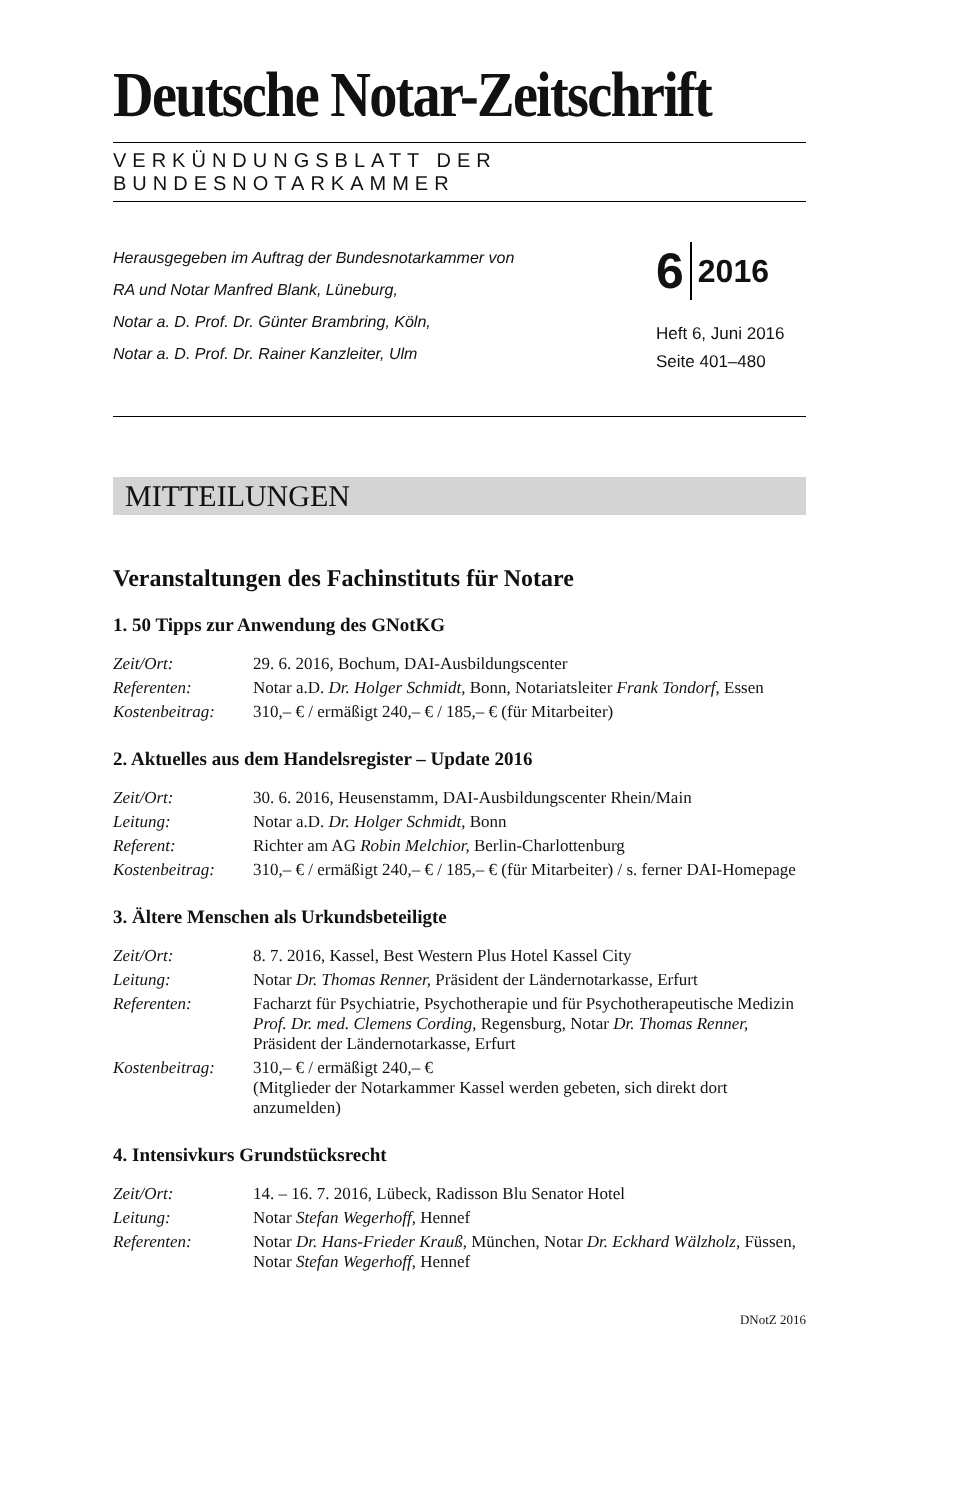Deutsche Notar-Zeitschrift
VERKÜNDUNGSBLATT DER BUNDESNOTARKAMMER
Herausgegeben im Auftrag der Bundesnotarkammer von
RA und Notar Manfred Blank, Lüneburg,
Notar a. D. Prof. Dr. Günter Brambring, Köln,
Notar a. D. Prof. Dr. Rainer Kanzleiter, Ulm
6 2016
Heft 6, Juni 2016
Seite 401–480
MITTEILUNGEN
Veranstaltungen des Fachinstituts für Notare
1. 50 Tipps zur Anwendung des GNotKG
| Zeit/Ort: | 29. 6. 2016, Bochum, DAI-Ausbildungscenter |
| Referenten: | Notar a.D. Dr. Holger Schmidt , Bonn, Notariatsleiter Frank Tondorf , Essen |
| Kostenbeitrag: | 310,– € / ermäßigt 240,– € / 185,– € (für Mitarbeiter) |
2. Aktuelles aus dem Handelsregister – Update 2016
| Zeit/Ort: | 30. 6. 2016, Heusenstamm, DAI-Ausbildungscenter Rhein/Main |
| Leitung: | Notar a.D. Dr. Holger Schmidt , Bonn |
| Referent: | Richter am AG Robin Melchior, Berlin-Charlottenburg |
| Kostenbeitrag: | 310,– € / ermäßigt 240,– € / 185,– € (für Mitarbeiter) / s. ferner DAI-Homepage |
3. Ältere Menschen als Urkundsbeteiligte
| Zeit/Ort: | 8. 7. 2016, Kassel, Best Western Plus Hotel Kassel City |
| Leitung: | Notar Dr. Thomas Renner, Präsident der Ländernotarkasse, Erfurt |
| Referenten: | Facharzt für Psychiatrie, Psychotherapie und für Psychotherapeutische Medizin Prof. Dr. med. Clemens Cording , Regensburg, Notar Dr. Thomas Renner, Präsident der Ländernotarkasse, Erfurt |
| Kostenbeitrag: | 310,– € / ermäßigt 240,– € (Mitglieder der Notarkammer Kassel werden gebeten, sich direkt dort anzumelden) |
4. Intensivkurs Grundstücksrecht
| Zeit/Ort: | 14. – 16. 7. 2016, Lübeck, Radisson Blu Senator Hotel |
| Leitung: | Notar Stefan Wegerhoff, Hennef |
| Referenten: | Notar Dr. Hans-Frieder Krauß , München, Notar Dr. Eckhard Wälzholz, Füssen, Notar Stefan Wegerhoff , Hennef |
DNotZ 2016